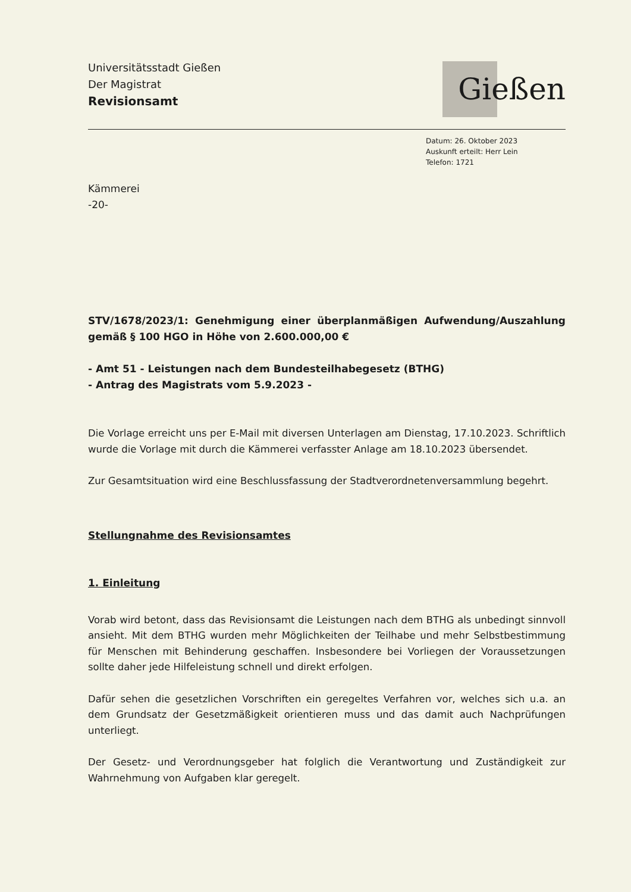Universitätsstadt Gießen
Der Magistrat
Revisionsamt
Gießen
Datum: 26. Oktober 2023
Auskunft erteilt: Herr Lein
Telefon: 1721
Kämmerei
-20-
STV/1678/2023/1: Genehmigung einer überplanmäßigen Aufwendung/Auszahlung gemäß § 100 HGO in Höhe von 2.600.000,00 €
- Amt 51 - Leistungen nach dem Bundesteilhabegesetz (BTHG)
- Antrag des Magistrats vom 5.9.2023 -
Die Vorlage erreicht uns per E-Mail mit diversen Unterlagen am Dienstag, 17.10.2023. Schriftlich wurde die Vorlage mit durch die Kämmerei verfasster Anlage am 18.10.2023 übersendet.
Zur Gesamtsituation wird eine Beschlussfassung der Stadtverordnetenversammlung begehrt.
Stellungnahme des Revisionsamtes
1. Einleitung
Vorab wird betont, dass das Revisionsamt die Leistungen nach dem BTHG als unbedingt sinnvoll ansieht. Mit dem BTHG wurden mehr Möglichkeiten der Teilhabe und mehr Selbstbestimmung für Menschen mit Behinderung geschaffen. Insbesondere bei Vorliegen der Voraussetzungen sollte daher jede Hilfeleistung schnell und direkt erfolgen.
Dafür sehen die gesetzlichen Vorschriften ein geregeltes Verfahren vor, welches sich u.a. an dem Grundsatz der Gesetzmäßigkeit orientieren muss und das damit auch Nachprüfungen unterliegt.
Der Gesetz- und Verordnungsgeber hat folglich die Verantwortung und Zuständigkeit zur Wahrnehmung von Aufgaben klar geregelt.